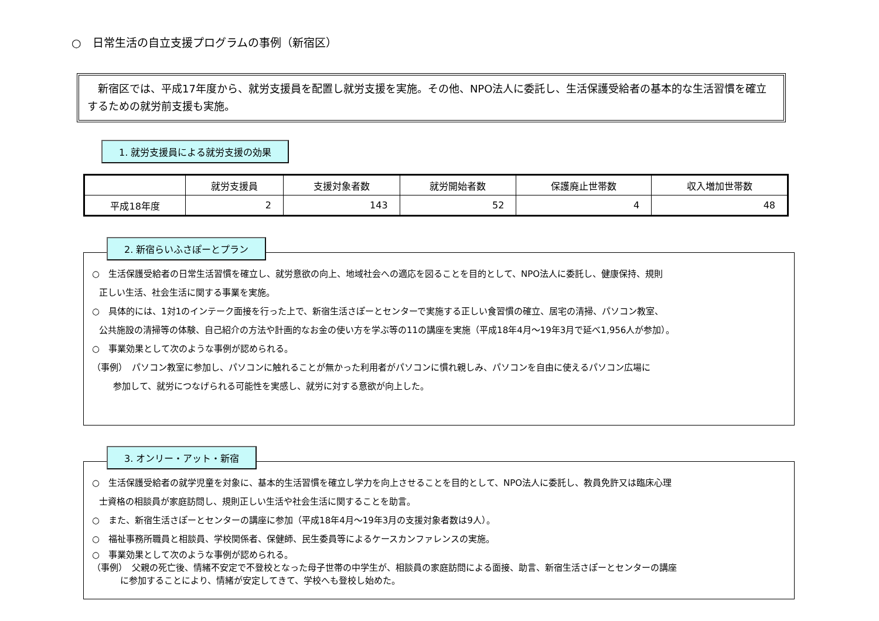○　日常生活の自立支援プログラムの事例（新宿区）
　新宿区では、平成17年度から、就労支援員を配置し就労支援を実施。その他、NPO法人に委託し、生活保護受給者の基本的な生活習慣を確立するための就労前支援も実施。
1. 就労支援員による就労支援の効果
| | 就労支援員 | 支援対象者数 | 就労開始者数 | 保護廃止世帯数 | 収入増加世帯数 |
| --- | --- | --- | --- | --- | --- |
| 平成18年度 | 2 | 143 | 52 | 4 | 48 |
2. 新宿らいふさぽーとプラン
○　生活保護受給者の日常生活習慣を確立し、就労意欲の向上、地域社会への適応を図ることを目的として、NPO法人に委託し、健康保持、規則
正しい生活、社会生活に関する事業を実施。
○　具体的には、1対1のインテーク面接を行った上で、新宿生活さぽーとセンターで実施する正しい食習慣の確立、居宅の清掃、パソコン教室、
公共施設の清掃等の体験、自己紹介の方法や計画的なお金の使い方を学ぶ等の11の講座を実施（平成18年4月～19年3月で延べ1,956人が参加）。
○　事業効果として次のような事例が認められる。
（事例）　パソコン教室に参加し、パソコンに触れることが無かった利用者がパソコンに慣れ親しみ、パソコンを自由に使えるパソコン広場に
参加して、就労につなげられる可能性を実感し、就労に対する意欲が向上した。
3. オンリー・アット・新宿
○　生活保護受給者の就学児童を対象に、基本的生活習慣を確立し学力を向上させることを目的として、NPO法人に委託し、教員免許又は臨床心理
士資格の相談員が家庭訪問し、規則正しい生活や社会生活に関することを助言。
○　また、新宿生活さぽーとセンターの講座に参加（平成18年4月～19年3月の支援対象者数は9人）。
○　福祉事務所職員と相談員、学校関係者、保健師、民生委員等によるケースカンファレンスの実施。
○　事業効果として次のような事例が認められる。
（事例）　父親の死亡後、情緒不安定で不登校となった母子世帯の中学生が、相談員の家庭訪問による面接、助言、新宿生活さぽーとセンターの講座
に参加することにより、情緒が安定してきて、学校へも登校し始めた。